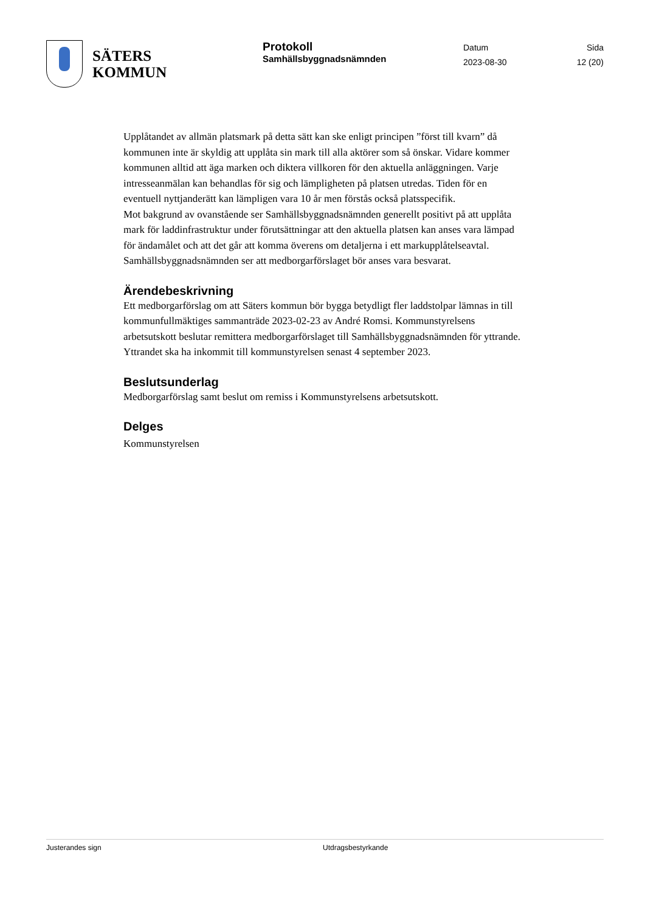SÄTERS
KOMMUN
Protokoll
Samhällsbyggnadsnämnden
Datum
2023-08-30
Sida
12 (20)
Upplåtandet av allmän platsmark på detta sätt kan ske enligt principen ”först till kvarn” då kommunen inte är skyldig att upplåta sin mark till alla aktörer som så önskar. Vidare kommer kommunen alltid att äga marken och diktera villkoren för den aktuella anläggningen. Varje intresseanmälan kan behandlas för sig och lämpligheten på platsen utredas. Tiden för en eventuell nyttjanderätt kan lämpligen vara 10 år men förstås också platsspecifik.
Mot bakgrund av ovanstående ser Samhällsbyggnadsnämnden generellt positivt på att upplåta mark för laddinfrastruktur under förutsättningar att den aktuella platsen kan anses vara lämpad för ändamålet och att det går att komma överens om detaljerna i ett markupplåtelseavtal. Samhällsbyggnadsnämnden ser att medborgarförslaget bör anses vara besvarat.
Ärendebeskrivning
Ett medborgarförslag om att Säters kommun bör bygga betydligt fler laddstolpar lämnas in till kommunfullmäktiges sammanträde 2023-02-23 av André Romsi. Kommunstyrelsens arbetsutskott beslutar remittera medborgarförslaget till Samhällsbyggnadsnämnden för yttrande. Yttrandet ska ha inkommit till kommunstyrelsen senast 4 september 2023.
Beslutsunderlag
Medborgarförslag samt beslut om remiss i Kommunstyrelsens arbetsutskott.
Delges
Kommunstyrelsen
Justerandes sign Utdragsbestyrkande